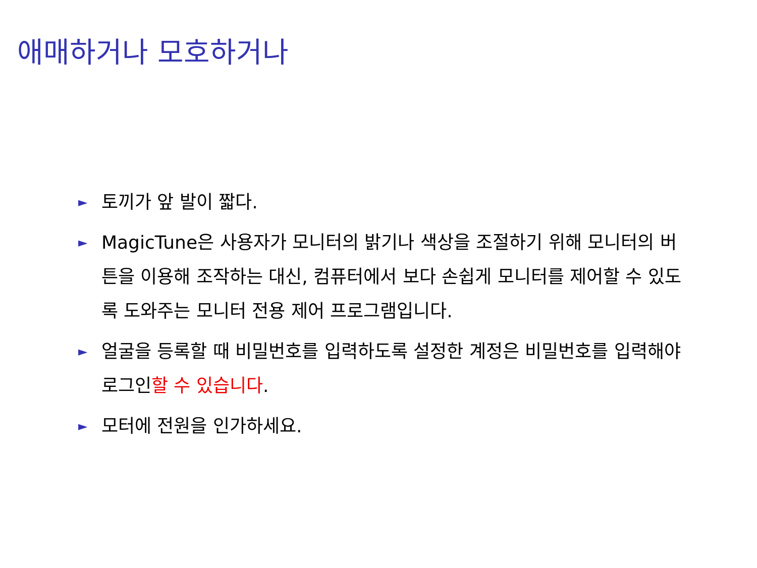애매하거나 모호하거나
► 토끼가 앞 발이 짧다.
► MagicTune은 사용자가 모니터의 밝기나 색상을 조절하기 위해 모니터의 버튼을 이용해 조작하는 대신, 컴퓨터에서 보다 손쉽게 모니터를 제어할 수 있도록 도와주는 모니터 전용 제어 프로그램입니다.
► 얼굴을 등록할 때 비밀번호를 입력하도록 설정한 계정은 비밀번호를 입력해야 로그인할 수 있습니다.
► 모터에 전원을 인가하세요.